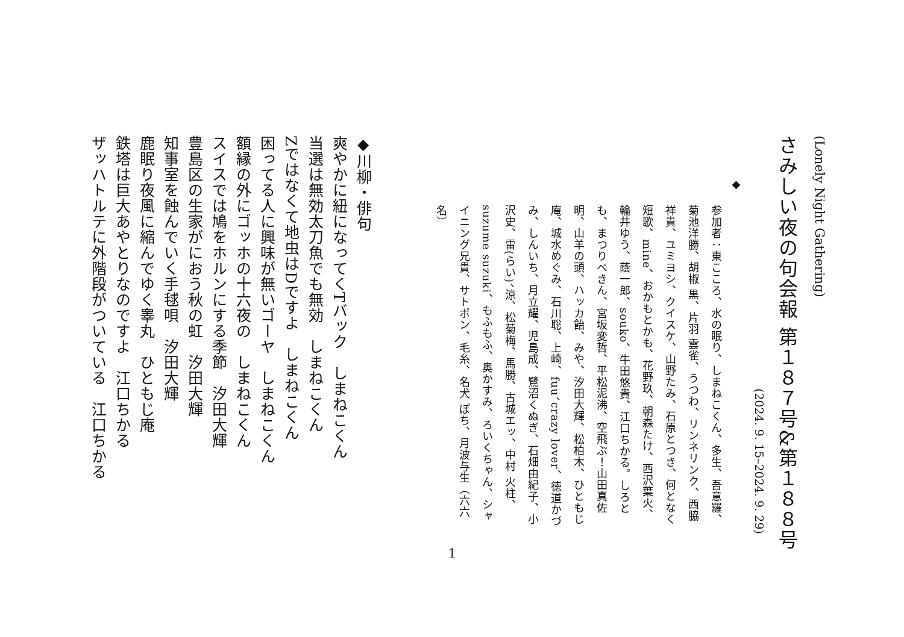(Lonely Night Gathering)
さみしい夜の句会報 第１８７号&第１８８号
(2024. 9. 15–2024. 9. 29)
◆
参加者：東こころ、水の眠り、しまねこくん、多生、吾意羅、菊池洋勝、胡椒 黒、片羽 雲雀、うつわ、リンネリンク、西脇祥貴、ユミヨシ、クイスケ、山野たみ、石原とつき、何となく短歌、mine、おかもとかも、花野玖、朝森たけ、西沢葉火、輪井ゆう、蔭一郎、souko、牛田悠貴、江口ちかる。しろとも、まつりぺきん、宮坂変哲、平松泥沸、空飛ぶ！山田真佐明、山羊の頭、ハッカ飴、みや、汐田大輝、松柏木、ひともじ庵、城水めぐみ、石川聡、上崎、fuu、crazy lover、徳道かづみ、しんいち、月立耀、児島成、鷺沼くぬぎ、石畑由紀子、小沢史、雷(らい)、涼、松菊梅、馬勝、古城エッ、中村 火柱、suzume suzuki、もふもふ、奥かすみ、ろいくちゃん、シャイニング兄貴、サトポン、毛糸、名犬 ぽち、月波与生（六六名）
◆川柳・俳句
爽やかに紐になってくTバック　しまねこくん
当選は無効太刀魚でも無効　しまねこくん
Zではなくて地虫はDですよ　しまねこくん
困ってる人に興味が無いゴーヤ　しまねこくん
額縁の外にゴッホの十六夜の　しまねこくん
スイスでは鳩をホルンにする季節　汐田大輝
豊島区の生家がにおう秋の虹　汐田大輝
知事室を蝕んでいく手毬唄　汐田大輝
鹿眠り夜風に縮んでゆく睾丸　ひともじ庵
鉄塔は巨大あやとりなのですよ　江口ちかる
ザッハトルテに外階段がついている　江口ちかる
1